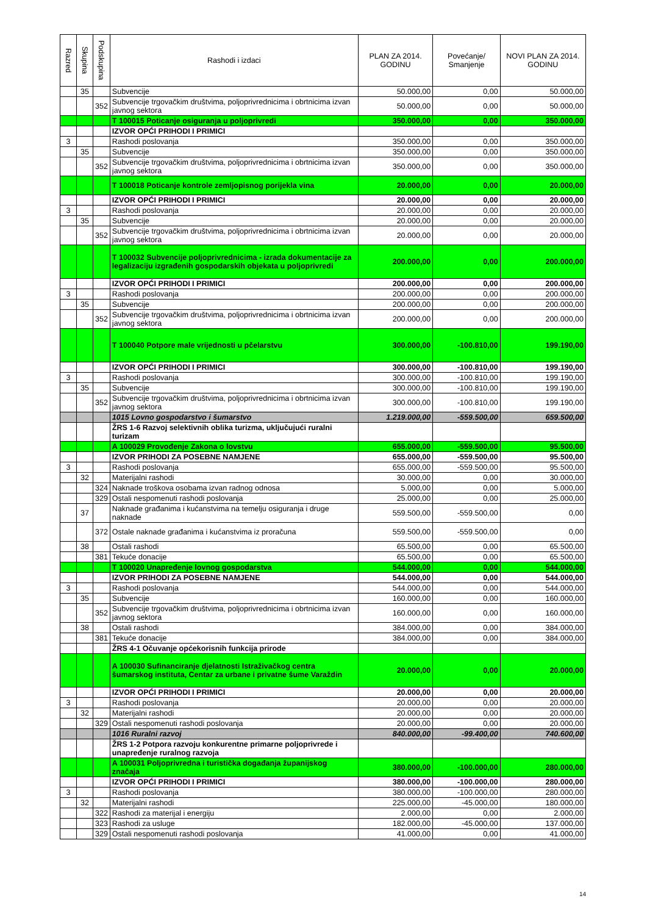| Razred | Skupina | Podskupina | Rashodi i izdaci | PLAN ZA 2014. GODINU | Povećanje/ Smanjenje | NOVI PLAN ZA 2014. GODINU |
| --- | --- | --- | --- | --- | --- | --- |
| | 35 | | Subvencije | 50.000,00 | 0,00 | 50.000,00 |
| | | 352 | Subvencije trgovačkim društvima, poljoprivrednicima i obrtnicima izvan javnog sektora | 50.000,00 | 0,00 | 50.000,00 |
| | | | T 100015 Poticanje osiguranja u poljoprivredi | 350.000,00 | 0,00 | 350.000,00 |
| | | | IZVOR OPĆI PRIHODI I PRIMICI | | | |
| 3 | | | Rashodi poslovanja | 350.000,00 | 0,00 | 350.000,00 |
| | 35 | | Subvencije | 350.000,00 | 0,00 | 350.000,00 |
| | | 352 | Subvencije trgovačkim društvima, poljoprivrednicima i obrtnicima izvan javnog sektora | 350.000,00 | 0,00 | 350.000,00 |
| | | | T 100018 Poticanje kontrole zemljopisnog porijekla vina | 20.000,00 | 0,00 | 20.000,00 |
| | | | IZVOR OPĆI PRIHODI I PRIMICI | 20.000,00 | 0,00 | 20.000,00 |
| 3 | | | Rashodi poslovanja | 20.000,00 | 0,00 | 20.000,00 |
| | 35 | | Subvencije | 20.000,00 | 0,00 | 20.000,00 |
| | | 352 | Subvencije trgovačkim društvima, poljoprivrednicima i obrtnicima izvan javnog sektora | 20.000,00 | 0,00 | 20.000,00 |
| | | | T 100032 Subvencije poljoprivrednicima - izrada dokumentacije za legalizaciju izgrađenih gospodarskih objekata u poljoprivredi | 200.000,00 | 0,00 | 200.000,00 |
| | | | IZVOR OPĆI PRIHODI I PRIMICI | 200.000,00 | 0,00 | 200.000,00 |
| 3 | | | Rashodi poslovanja | 200.000,00 | 0,00 | 200.000,00 |
| | 35 | | Subvencije | 200.000,00 | 0,00 | 200.000,00 |
| | | 352 | Subvencije trgovačkim društvima, poljoprivrednicima i obrtnicima izvan javnog sektora | 200.000,00 | 0,00 | 200.000,00 |
| | | | T 100040 Potpore male vrijednosti u pčelarstvu | 300.000,00 | -100.810,00 | 199.190,00 |
| | | | IZVOR OPĆI PRIHODI I PRIMICI | 300.000,00 | -100.810,00 | 199.190,00 |
| 3 | | | Rashodi poslovanja | 300.000,00 | -100.810,00 | 199.190,00 |
| | 35 | | Subvencije | 300.000,00 | -100.810,00 | 199.190,00 |
| | | 352 | Subvencije trgovačkim društvima, poljoprivrednicima i obrtnicima izvan javnog sektora | 300.000,00 | -100.810,00 | 199.190,00 |
| | | | 1015 Lovno gospodarstvo i šumarstvo | 1.219.000,00 | -559.500,00 | 659.500,00 |
| | | | ŽRS 1-6 Razvoj selektivnih oblika turizma, uključujući ruralni turizam | | | |
| | | | A 100029 Provođenje Zakona o lovstvu | 655.000,00 | -559.500,00 | 95.500,00 |
| | | | IZVOR PRIHODI ZA POSEBNE NAMJENE | 655.000,00 | -559.500,00 | 95.500,00 |
| 3 | | | Rashodi poslovanja | 655.000,00 | -559.500,00 | 95.500,00 |
| | 32 | | Materijalni rashodi | 30.000,00 | 0,00 | 30.000,00 |
| | | 324 | Naknade troškova osobama izvan radnog odnosa | 5.000,00 | 0,00 | 5.000,00 |
| | | 329 | Ostali nespomenuti rashodi poslovanja | 25.000,00 | 0,00 | 25.000,00 |
| | 37 | | Naknade građanima i kućanstvima na temelju osiguranja i druge naknade | 559.500,00 | -559.500,00 | 0,00 |
| | | 372 | Ostale naknade građanima i kućanstvima iz proračuna | 559.500,00 | -559.500,00 | 0,00 |
| | 38 | | Ostali rashodi | 65.500,00 | 0,00 | 65.500,00 |
| | | 381 | Tekuće donacije | 65.500,00 | 0,00 | 65.500,00 |
| | | | T 100020 Unapređenje lovnog gospodarstva | 544.000,00 | 0,00 | 544.000,00 |
| | | | IZVOR PRIHODI ZA POSEBNE NAMJENE | 544.000,00 | 0,00 | 544.000,00 |
| 3 | | | Rashodi poslovanja | 544.000,00 | 0,00 | 544.000,00 |
| | 35 | | Subvencije | 160.000,00 | 0,00 | 160.000,00 |
| | | 352 | Subvencije trgovačkim društvima, poljoprivrednicima i obrtnicima izvan javnog sektora | 160.000,00 | 0,00 | 160.000,00 |
| | 38 | | Ostali rashodi | 384.000,00 | 0,00 | 384.000,00 |
| | | 381 | Tekuće donacije | 384.000,00 | 0,00 | 384.000,00 |
| | | | ŽRS 4-1 Očuvanje općekorisnih funkcija prirode | | | |
| | | | A 100030 Sufinanciranje djelatnosti Istraživačkog centra šumarskog instituta, Centar za urbane i privatne šume Varaždin | 20.000,00 | 0,00 | 20.000,00 |
| | | | IZVOR OPĆI PRIHODI I PRIMICI | 20.000,00 | 0,00 | 20.000,00 |
| 3 | | | Rashodi poslovanja | 20.000,00 | 0,00 | 20.000,00 |
| | 32 | | Materijalni rashodi | 20.000,00 | 0,00 | 20.000,00 |
| | | 329 | Ostali nespomenuti rashodi poslovanja | 20.000,00 | 0,00 | 20.000,00 |
| | | | 1016 Ruralni razvoj | 840.000,00 | -99.400,00 | 740.600,00 |
| | | | ŽRS 1-2 Potpora razvoju konkurentne primarne poljoprivrede i unapređenje ruralnog razvoja | | | |
| | | | A 100031 Poljoprivredna i turistička događanja županijskog značaja | 380.000,00 | -100.000,00 | 280.000,00 |
| | | | IZVOR OPĆI PRIHODI I PRIMICI | 380.000,00 | -100.000,00 | 280.000,00 |
| 3 | | | Rashodi poslovanja | 380.000,00 | -100.000,00 | 280.000,00 |
| | 32 | | Materijalni rashodi | 225.000,00 | -45.000,00 | 180.000,00 |
| | | 322 | Rashodi za materijal i energiju | 2.000,00 | 0,00 | 2.000,00 |
| | | 323 | Rashodi za usluge | 182.000,00 | -45.000,00 | 137.000,00 |
| | | 329 | Ostali nespomenuti rashodi poslovanja | 41.000,00 | 0,00 | 41.000,00 |
14